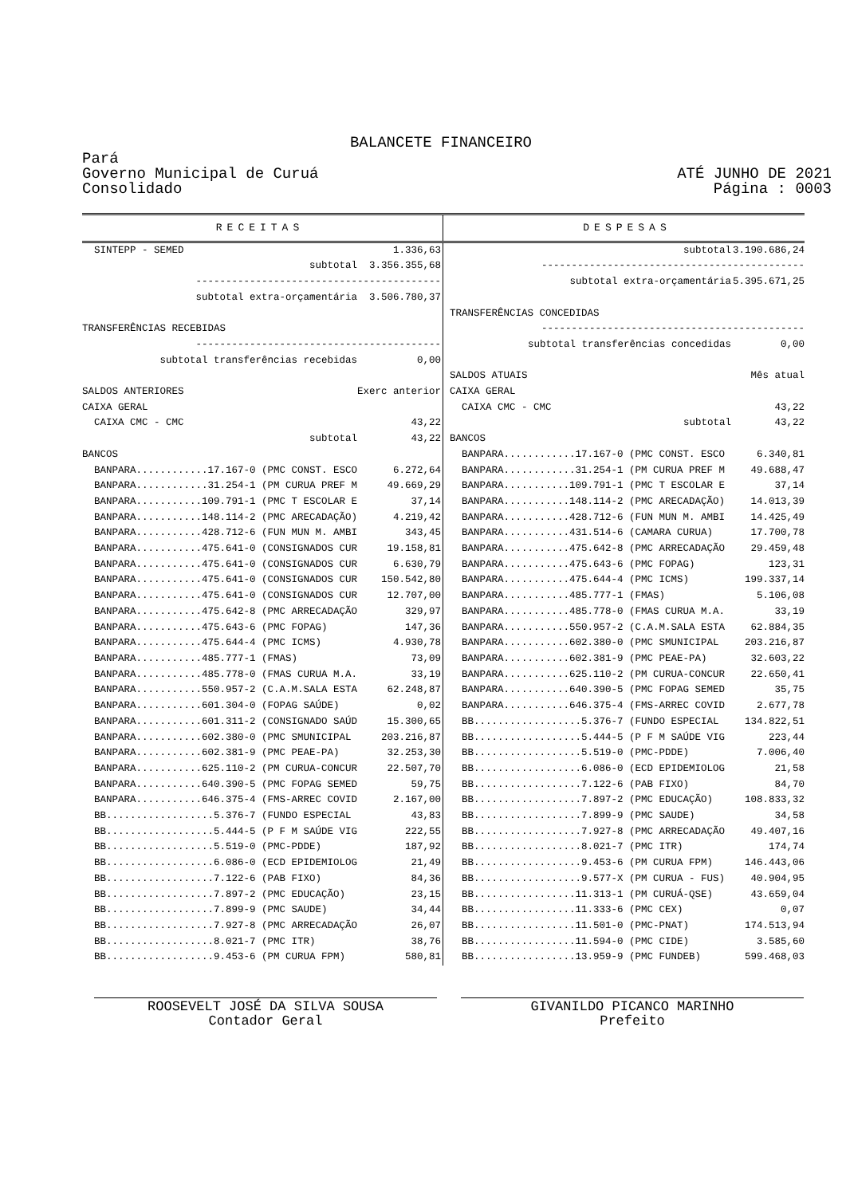BALANCETE FINANCEIRO
Pará
Governo Municipal de Curuá
Consolidado
ATÉ JUNHO DE 2021
Página : 0003
RECEITAS DESPESAS
| SINTEPP - SEMED | 1.336,63 |
| subtotal | 3.356.355,68 |
| ----------------------------------------- | |
| subtotal extra-orçamentária | 3.506.780,37 |
| TRANSFERÊNCIAS RECEBIDAS | |
| ----------------------------------------- | |
| subtotal transferências recebidas | 0,00 |
| SALDOS ANTERIORES | Exerc anterior |
| CAIXA GERAL | |
| CAIXA CMC - CMC | 43,22 |
| subtotal | 43,22 |
| BANCOS | |
| BANPARA............17.167-0 (PMC CONST. ESCO | 6.272,64 |
| BANPARA............31.254-1 (PM CURUA PREF M | 49.669,29 |
| BANPARA...........109.791-1 (PMC T ESCOLAR E | 37,14 |
| BANPARA...........148.114-2 (PMC ARECADAÇÃO) | 4.219,42 |
| BANPARA...........428.712-6 (FUN MUN M. AMBI | 343,45 |
| BANPARA...........475.641-0 (CONSIGNADOS CUR | 19.158,81 |
| BANPARA...........475.641-0 (CONSIGNADOS CUR | 6.630,79 |
| BANPARA...........475.641-0 (CONSIGNADOS CUR | 150.542,80 |
| BANPARA...........475.641-0 (CONSIGNADOS CUR | 12.707,00 |
| BANPARA...........475.642-8 (PMC ARRECADAÇÃO | 329,97 |
| BANPARA...........475.643-6 (PMC FOPAG) | 147,36 |
| BANPARA...........475.644-4 (PMC ICMS) | 4.930,78 |
| BANPARA...........485.777-1 (FMAS) | 73,09 |
| BANPARA...........485.778-0 (FMAS CURUA M.A. | 33,19 |
| BANPARA...........550.957-2 (C.A.M.SALA ESTA | 62.248,87 |
| BANPARA...........601.304-0 (FOPAG SAÚDE) | 0,02 |
| BANPARA...........601.311-2 (CONSIGNADO SAÚD | 15.300,65 |
| BANPARA...........602.380-0 (PMC SMUNICIPAL | 203.216,87 |
| BANPARA...........602.381-9 (PMC PEAE-PA) | 32.253,30 |
| BANPARA...........625.110-2 (PM CURUA-CONCUR | 22.507,70 |
| BANPARA...........640.390-5 (PMC FOPAG SEMED | 59,75 |
| BANPARA...........646.375-4 (FMS-ARREC COVID | 2.167,00 |
| BB..................5.376-7 (FUNDO ESPECIAL | 43,83 |
| BB..................5.444-5 (P F M SAÚDE VIG | 222,55 |
| BB..................5.519-0 (PMC-PDDE) | 187,92 |
| BB..................6.086-0 (ECD EPIDEMIOLOG | 21,49 |
| BB..................7.122-6 (PAB FIXO) | 84,36 |
| BB..................7.897-2 (PMC EDUCAÇÃO) | 23,15 |
| BB..................7.899-9 (PMC SAUDE) | 34,44 |
| BB..................7.927-8 (PMC ARRECADAÇÃO | 26,07 |
| BB..................8.021-7 (PMC ITR) | 38,76 |
| BB..................9.453-6 (PM CURUA FPM) | 580,81 |
| subtotal | 3.190.686,24 |
| -------------------------------------------- | |
| subtotal extra-orçamentária | 5.395.671,25 |
| TRANSFERÊNCIAS CONCEDIDAS | |
| -------------------------------------------- | |
| subtotal transferências concedidas | 0,00 |
| SALDOS ATUAIS | Mês atual |
| CAIXA GERAL | |
| CAIXA CMC - CMC | 43,22 |
| subtotal | 43,22 |
| BANCOS | |
| BANPARA............17.167-0 (PMC CONST. ESCO | 6.340,81 |
| BANPARA............31.254-1 (PM CURUA PREF M | 49.688,47 |
| BANPARA...........109.791-1 (PMC T ESCOLAR E | 37,14 |
| BANPARA...........148.114-2 (PMC ARECADAÇÃO) | 14.013,39 |
| BANPARA...........428.712-6 (FUN MUN M. AMBI | 14.425,49 |
| BANPARA...........431.514-6 (CAMARA CURUA) | 17.700,78 |
| BANPARA...........475.642-8 (PMC ARRECADAÇÃO | 29.459,48 |
| BANPARA...........475.643-6 (PMC FOPAG) | 123,31 |
| BANPARA...........475.644-4 (PMC ICMS) | 199.337,14 |
| BANPARA...........485.777-1 (FMAS) | 5.106,08 |
| BANPARA...........485.778-0 (FMAS CURUA M.A. | 33,19 |
| BANPARA...........550.957-2 (C.A.M.SALA ESTA | 62.884,35 |
| BANPARA...........602.380-0 (PMC SMUNICIPAL | 203.216,87 |
| BANPARA...........602.381-9 (PMC PEAE-PA) | 32.603,22 |
| BANPARA...........625.110-2 (PM CURUA-CONCUR | 22.650,41 |
| BANPARA...........640.390-5 (PMC FOPAG SEMED | 35,75 |
| BANPARA...........646.375-4 (FMS-ARREC COVID | 2.677,78 |
| BB..................5.376-7 (FUNDO ESPECIAL | 134.822,51 |
| BB..................5.444-5 (P F M SAÚDE VIG | 223,44 |
| BB..................5.519-0 (PMC-PDDE) | 7.006,40 |
| BB..................6.086-0 (ECD EPIDEMIOLOG | 21,58 |
| BB..................7.122-6 (PAB FIXO) | 84,70 |
| BB..................7.897-2 (PMC EDUCAÇÃO) | 108.833,32 |
| BB..................7.899-9 (PMC SAUDE) | 34,58 |
| BB..................7.927-8 (PMC ARRECADAÇÃO | 49.407,16 |
| BB..................8.021-7 (PMC ITR) | 174,74 |
| BB..................9.453-6 (PM CURUA FPM) | 146.443,06 |
| BB..................9.577-X (PM CURUA - FUS) | 40.904,95 |
| BB.................11.313-1 (PM CURUÁ-QSE) | 43.659,04 |
| BB.................11.333-6 (PMC CEX) | 0,07 |
| BB.................11.501-0 (PMC-PNAT) | 174.513,94 |
| BB.................11.594-0 (PMC CIDE) | 3.585,60 |
| BB.................13.959-9 (PMC FUNDEB) | 599.468,03 |
ROOSEVELT JOSÉ DA SILVA SOUSA
Contador Geral
GIVANILDO PICANCO MARINHO
Prefeito